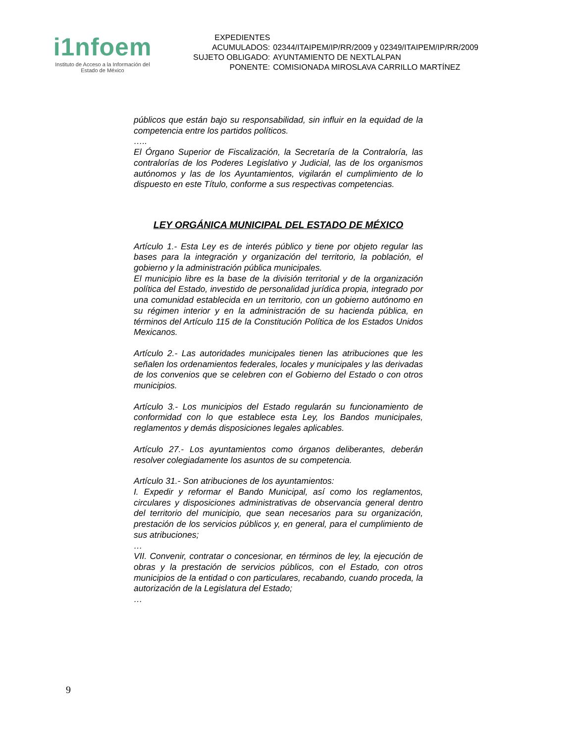i1nfoem
Instituto de Acceso a la Información del
Estado de México
| EXPEDIENTES ACUMULADOS: | 02344/ITAIPEM/IP/RR/2009 y 02349/ITAIPEM/IP/RR/2009 |
| SUJETO OBLIGADO: | AYUNTAMIENTO DE NEXTLALPAN |
| PONENTE: | COMISIONADA MIROSLAVA CARRILLO MARTÍNEZ |
públicos que están bajo su responsabilidad, sin influir en la equidad de la competencia entre los partidos políticos.
…..
El Órgano Superior de Fiscalización, la Secretaría de la Contraloría, las contralorías de los Poderes Legislativo y Judicial, las de los organismos autónomos y las de los Ayuntamientos, vigilarán el cumplimiento de lo dispuesto en este Título, conforme a sus respectivas competencias.
LEY ORGÁNICA MUNICIPAL DEL ESTADO DE MÉXICO
Artículo 1.- Esta Ley es de interés público y tiene por objeto regular las bases para la integración y organización del territorio, la población, el gobierno y la administración pública municipales.
El municipio libre es la base de la división territorial y de la organización política del Estado, investido de personalidad jurídica propia, integrado por una comunidad establecida en un territorio, con un gobierno autónomo en su régimen interior y en la administración de su hacienda pública, en términos del Artículo 115 de la Constitución Política de los Estados Unidos Mexicanos.
Artículo 2.- Las autoridades municipales tienen las atribuciones que les señalen los ordenamientos federales, locales y municipales y las derivadas de los convenios que se celebren con el Gobierno del Estado o con otros municipios.
Artículo 3.- Los municipios del Estado regularán su funcionamiento de conformidad con lo que establece esta Ley, los Bandos municipales, reglamentos y demás disposiciones legales aplicables.
Artículo 27.- Los ayuntamientos como órganos deliberantes, deberán resolver colegiadamente los asuntos de su competencia.
Artículo 31.- Son atribuciones de los ayuntamientos:
I. Expedir y reformar el Bando Municipal, así como los reglamentos, circulares y disposiciones administrativas de observancia general dentro del territorio del municipio, que sean necesarios para su organización, prestación de los servicios públicos y, en general, para el cumplimiento de sus atribuciones;
…
VII. Convenir, contratar o concesionar, en términos de ley, la ejecución de obras y la prestación de servicios públicos, con el Estado, con otros municipios de la entidad o con particulares, recabando, cuando proceda, la autorización de la Legislatura del Estado;
…
9